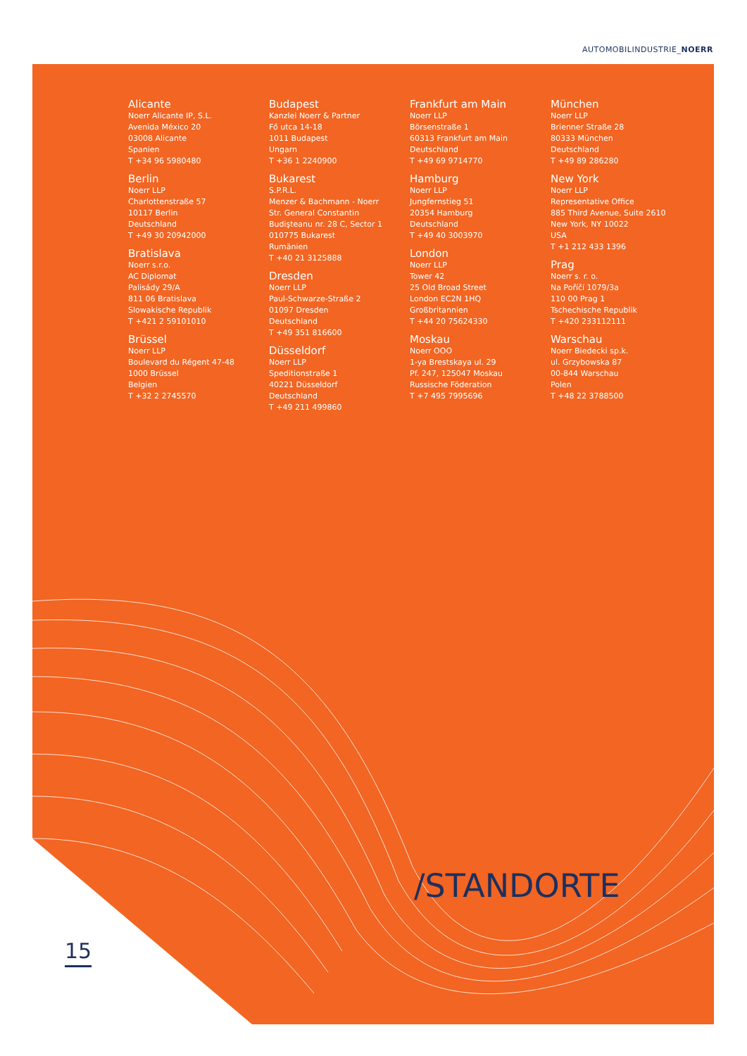AUTOMOBILINDUSTRIE_NOERR
Alicante
Noerr Alicante IP, S.L.
Avenida México 20
03008 Alicante
Spanien
T +34 96 5980480
Berlin
Noerr LLP
Charlottenstraße 57
10117 Berlin
Deutschland
T +49 30 20942000
Bratislava
Noerr s.r.o.
AC Diplomat
Palisády 29/A
811 06 Bratislava
Slowakische Republik
T +421 2 59101010
Brüssel
Noerr LLP
Boulevard du Régent 47-48
1000 Brüssel
Belgien
T +32 2 2745570
Budapest
Kanzlei Noerr & Partner
Fő utca 14-18
1011 Budapest
Ungarn
T +36 1 2240900
Bukarest
S.P.R.L.
Menzer & Bachmann - Noerr
Str. General Constantin
Budişteanu nr. 28 C, Sector 1
010775 Bukarest
Rumänien
T +40 21 3125888
Dresden
Noerr LLP
Paul-Schwarze-Straße 2
01097 Dresden
Deutschland
T +49 351 816600
Düsseldorf
Noerr LLP
Speditionstraße 1
40221 Düsseldorf
Deutschland
T +49 211 499860
Frankfurt am Main
Noerr LLP
Börsenstraße 1
60313 Frankfurt am Main
Deutschland
T +49 69 9714770
Hamburg
Noerr LLP
Jungfernstieg 51
20354 Hamburg
Deutschland
T +49 40 3003970
London
Noerr LLP
Tower 42
25 Old Broad Street
London EC2N 1HQ
Großbritannien
T +44 20 75624330
Moskau
Noerr OOO
1-ya Brestskaya ul. 29
Pf. 247, 125047 Moskau
Russische Föderation
T +7 495 7995696
München
Noerr LLP
Brienner Straße 28
80333 München
Deutschland
T +49 89 286280
New York
Noerr LLP
Representative Office
885 Third Avenue, Suite 2610
New York, NY 10022
USA
T +1 212 433 1396
Prag
Noerr s. r. o.
Na Poříčí 1079/3a
110 00 Prag 1
Tschechische Republik
T +420 233112111
Warschau
Noerr Biedecki sp.k.
ul. Grzybowska 87
00-844 Warschau
Polen
T +48 22 3788500
/STANDORTE
15